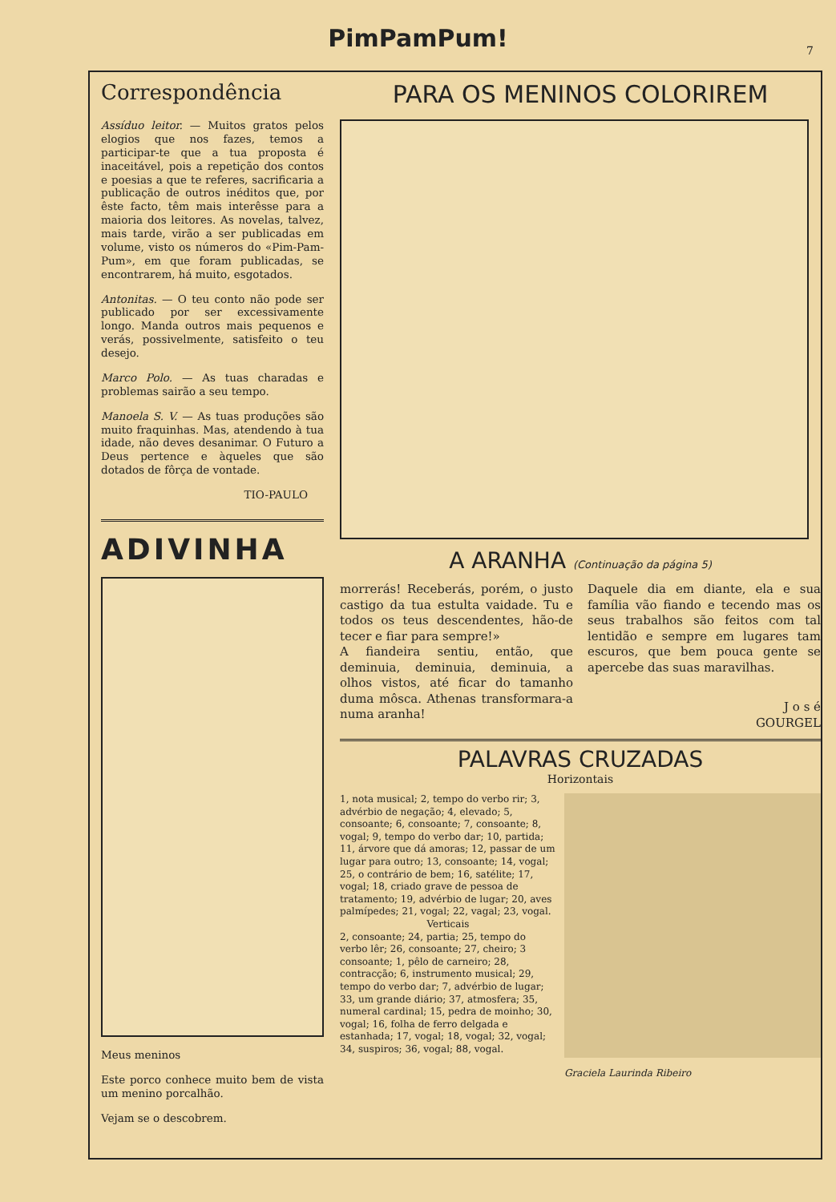PimPamPum!
7
Correspondência
Assíduo leitor. — Muitos gratos pelos elogios que nos fazes, temos a participar-te que a tua proposta é inaceitável, pois a repetição dos contos e poesias a que te referes, sacrificaria a publicação de outros inéditos que, por êste facto, têm mais interêsse para a maioria dos leitores. As novelas, talvez, mais tarde, virão a ser publicadas em volume, visto os números do «Pim-Pam-Pum», em que foram publicadas, se encontrarem, há muito, esgotados.
Antonitas. — O teu conto não pode ser publicado por ser excessivamente longo. Manda outros mais pequenos e verás, possivelmente, satisfeito o teu desejo.
Marco Polo. — As tuas charadas e problemas sairão a seu tempo.
Manoela S. V. — As tuas produções são muito fraquinhas. Mas, atendendo à tua idade, não deves desanimar. O Futuro a Deus pertence e àqueles que são dotados de fôrça de vontade.
TIO-PAULO
ADIVINHA
Meus meninos
Este porco conhece muito bem de vista um menino porcalhão.
Vejam se o descobrem.
PARA OS MENINOS COLORIREM
A ARANHA (Continuação da página 5)
morrerás! Receberás, porém, o justo castigo da tua estulta vaidade. Tu e todos os teus descendentes, hão-de tecer e fiar para sempre!»
A fiandeira sentiu, então, que deminuia, deminuia, deminuia, a olhos vistos, até ficar do tamanho duma môsca. Athenas transformara-a numa aranha!
Daquele dia em diante, ela e sua família vão fiando e tecendo mas os seus trabalhos são feitos com tal lentidão e sempre em lugares tam escuros, que bem pouca gente se apercebe das suas maravilhas.
J o s é
GOURGEL
PALAVRAS CRUZADAS
Horizontais
1, nota musical; 2, tempo do verbo rir; 3, advérbio de negação; 4, elevado; 5, consoante; 6, consoante; 7, consoante; 8, vogal; 9, tempo do verbo dar; 10, partida; 11, árvore que dá amoras; 12, passar de um lugar para outro; 13, consoante; 14, vogal; 25, o contrário de bem; 16, satélite; 17, vogal; 18, criado grave de pessoa de tratamento; 19, advérbio de lugar; 20, aves palmípedes; 21, vogal; 22, vagal; 23, vogal.
Verticais
2, consoante; 24, partia; 25, tempo do verbo lêr; 26, consoante; 27, cheiro; 3 consoante; 1, pêlo de carneiro; 28, contracção; 6, instrumento musical; 29, tempo do verbo dar; 7, advérbio de lugar; 33, um grande diário; 37, atmosfera; 35, numeral cardinal; 15, pedra de moinho; 30, vogal; 16, folha de ferro delgada e estanhada; 17, vogal; 18, vogal; 32, vogal; 34, suspiros; 36, vogal; 88, vogal.
Graciela Laurinda Ribeiro